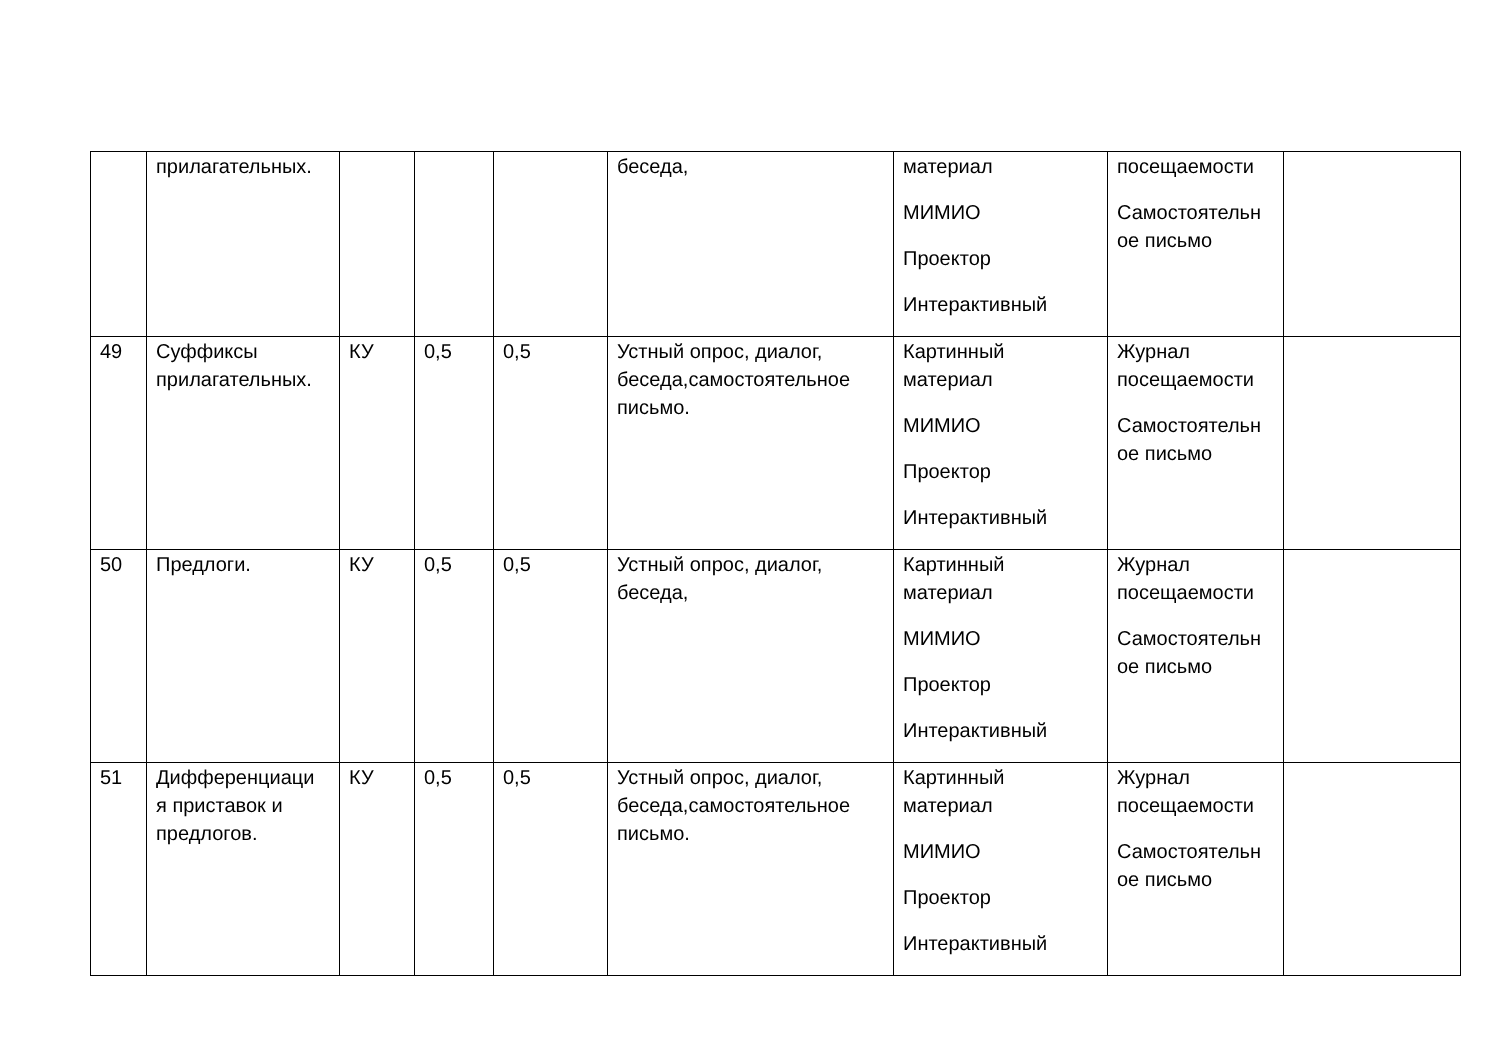| | прилагательных. | | | | беседа, | материал МИМИО Проектор Интерактивный | посещаемости Самостоятельн ое письмо | |
| 49 | Суффиксы прилагательных. | КУ | 0,5 | 0,5 | Устный опрос, диалог, беседа,самостоятельное письмо. | Картинный материал МИМИО Проектор Интерактивный | Журнал посещаемости Самостоятельн ое письмо | |
| 50 | Предлоги. | КУ | 0,5 | 0,5 | Устный опрос, диалог, беседа, | Картинный материал МИМИО Проектор Интерактивный | Журнал посещаемости Самостоятельн ое письмо | |
| 51 | Дифференциаци я приставок и предлогов. | КУ | 0,5 | 0,5 | Устный опрос, диалог, беседа,самостоятельное письмо. | Картинный материал МИМИО Проектор Интерактивный | Журнал посещаемости Самостоятельн ое письмо | |